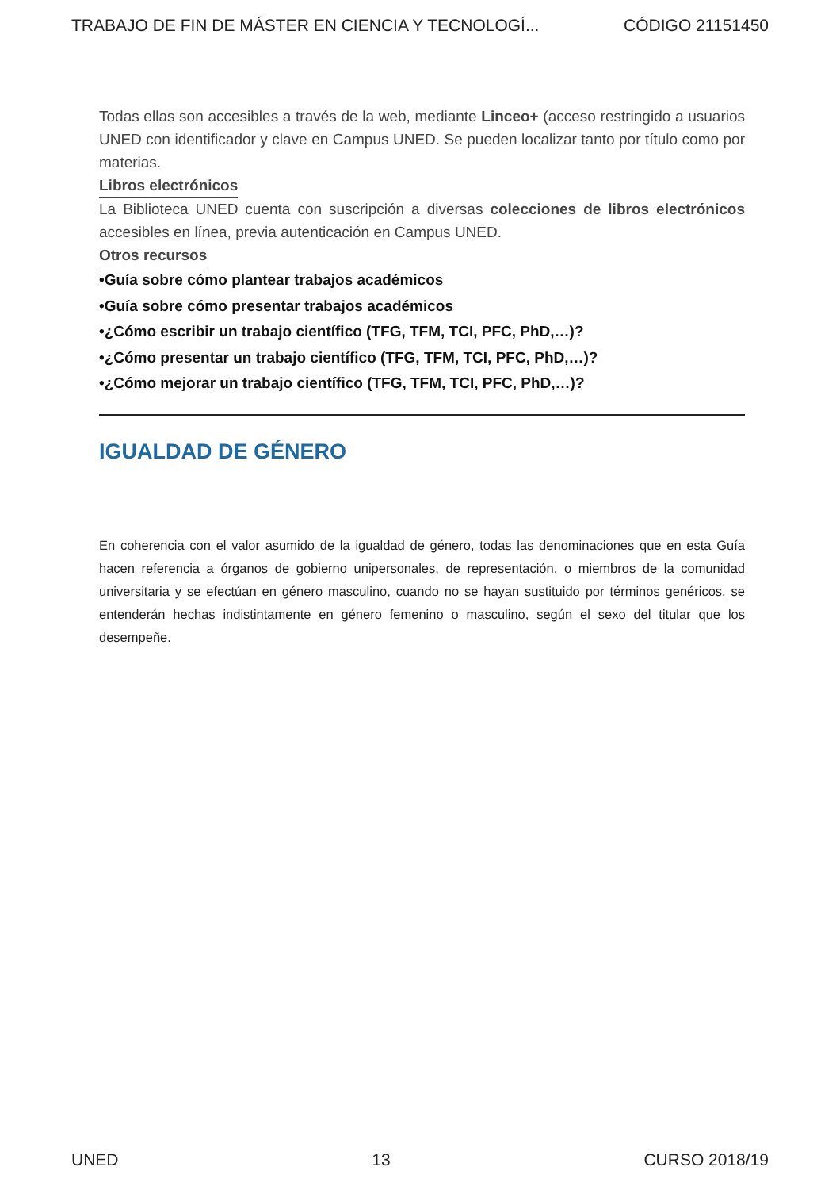TRABAJO DE FIN DE MÁSTER EN CIENCIA Y TECNOLOGÍ... CÓDIGO 21151450
Todas ellas son accesibles a través de la web, mediante Linceo+ (acceso restringido a usuarios UNED con identificador y clave en Campus UNED. Se pueden localizar tanto por título como por materias.
Libros electrónicos
La Biblioteca UNED cuenta con suscripción a diversas colecciones de libros electrónicos accesibles en línea, previa autenticación en Campus UNED.
Otros recursos
•Guía sobre cómo plantear trabajos académicos
•Guía sobre cómo presentar trabajos académicos
•¿Cómo escribir un trabajo científico (TFG, TFM, TCI, PFC, PhD,…)?
•¿Cómo presentar un trabajo científico (TFG, TFM, TCI, PFC, PhD,…)?
•¿Cómo mejorar un trabajo científico (TFG, TFM, TCI, PFC, PhD,…)?
IGUALDAD DE GÉNERO
En coherencia con el valor asumido de la igualdad de género, todas las denominaciones que en esta Guía hacen referencia a órganos de gobierno unipersonales, de representación, o miembros de la comunidad universitaria y se efectúan en género masculino, cuando no se hayan sustituido por términos genéricos, se entenderán hechas indistintamente en género femenino o masculino, según el sexo del titular que los desempeñe.
UNED 13 CURSO 2018/19